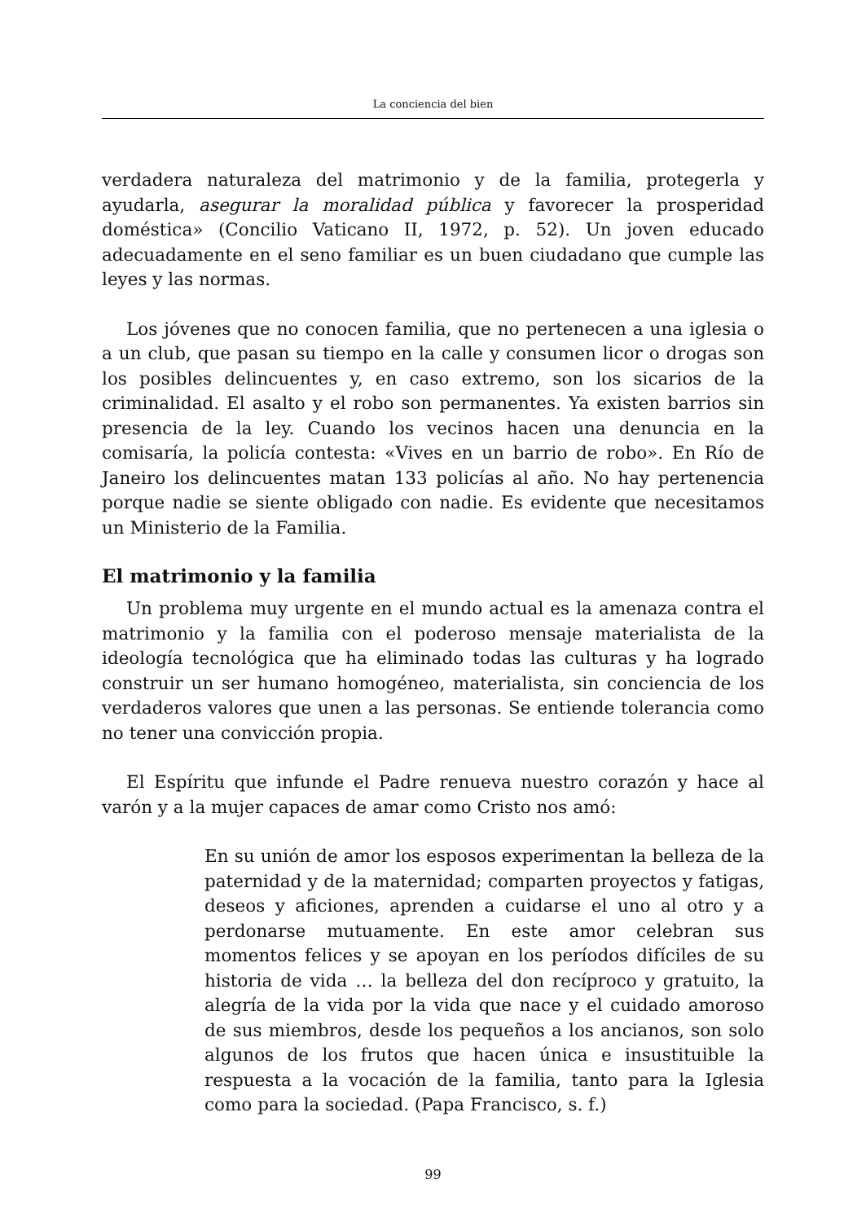La conciencia del bien
verdadera naturaleza del matrimonio y de la familia, protegerla y ayudarla, asegurar la moralidad pública y favorecer la prosperidad doméstica» (Concilio Vaticano II, 1972, p. 52). Un joven educado adecuadamente en el seno familiar es un buen ciudadano que cumple las leyes y las normas.
Los jóvenes que no conocen familia, que no pertenecen a una iglesia o a un club, que pasan su tiempo en la calle y consumen licor o drogas son los posibles delincuentes y, en caso extremo, son los sicarios de la criminalidad. El asalto y el robo son permanentes. Ya existen barrios sin presencia de la ley. Cuando los vecinos hacen una denuncia en la comisaría, la policía contesta: «Vives en un barrio de robo». En Río de Janeiro los delincuentes matan 133 policías al año. No hay pertenencia porque nadie se siente obligado con nadie. Es evidente que necesitamos un Ministerio de la Familia.
El matrimonio y la familia
Un problema muy urgente en el mundo actual es la amenaza contra el matrimonio y la familia con el poderoso mensaje materialista de la ideología tecnológica que ha eliminado todas las culturas y ha logrado construir un ser humano homogéneo, materialista, sin conciencia de los verdaderos valores que unen a las personas. Se entiende tolerancia como no tener una convicción propia.
El Espíritu que infunde el Padre renueva nuestro corazón y hace al varón y a la mujer capaces de amar como Cristo nos amó:
En su unión de amor los esposos experimentan la belleza de la paternidad y de la maternidad; comparten proyectos y fatigas, deseos y aficiones, aprenden a cuidarse el uno al otro y a perdonarse mutuamente. En este amor celebran sus momentos felices y se apoyan en los períodos difíciles de su historia de vida … la belleza del don recíproco y gratuito, la alegría de la vida por la vida que nace y el cuidado amoroso de sus miembros, desde los pequeños a los ancianos, son solo algunos de los frutos que hacen única e insustituible la respuesta a la vocación de la familia, tanto para la Iglesia como para la sociedad. (Papa Francisco, s. f.)
99